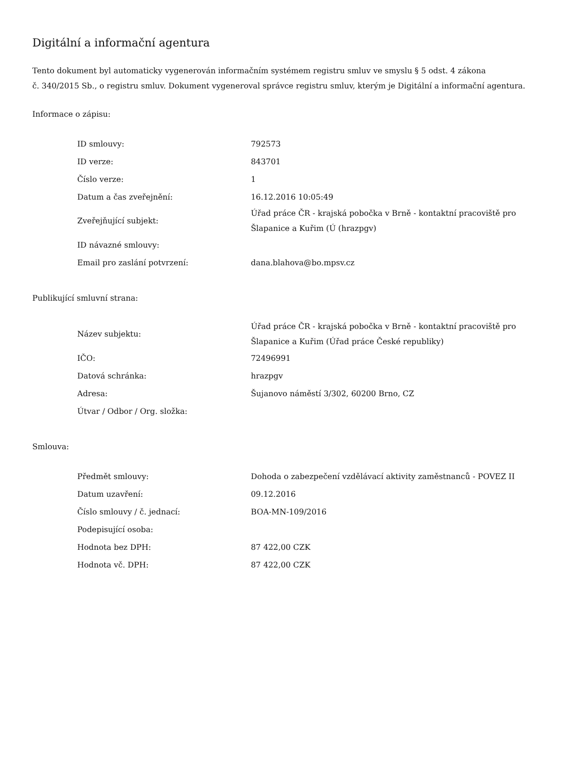Digitální a informační agentura
Tento dokument byl automaticky vygenerován informačním systémem registru smluv ve smyslu § 5 odst. 4 zákona
č. 340/2015 Sb., o registru smluv. Dokument vygeneroval správce registru smluv, kterým je Digitální a informační agentura.
Informace o zápisu:
| ID smlouvy: | 792573 |
| ID verze: | 843701 |
| Číslo verze: | 1 |
| Datum a čas zveřejnění: | 16.12.2016 10:05:49 |
| Zveřejňující subjekt: | Úřad práce ČR - krajská pobočka v Brně - kontaktní pracoviště pro Šlapanice a Kuřim (Ú (hrazpgv) |
| ID návazné smlouvy: | |
| Email pro zaslání potvrzení: | dana.blahova@bo.mpsv.cz |
Publikující smluvní strana:
| Název subjektu: | Úřad práce ČR - krajská pobočka v Brně - kontaktní pracoviště pro Šlapanice a Kuřim (Úřad práce České republiky) |
| IČO: | 72496991 |
| Datová schránka: | hrazpgv |
| Adresa: | Šujanovo náměstí 3/302, 60200 Brno, CZ |
| Útvar / Odbor / Org. složka: | |
Smlouva:
| Předmět smlouvy: | Dohoda o zabezpečení vzdělávací aktivity zaměstnanců - POVEZ II |
| Datum uzavření: | 09.12.2016 |
| Číslo smlouvy / č. jednací: | BOA-MN-109/2016 |
| Podepisující osoba: | |
| Hodnota bez DPH: | 87 422,00 CZK |
| Hodnota vč. DPH: | 87 422,00 CZK |